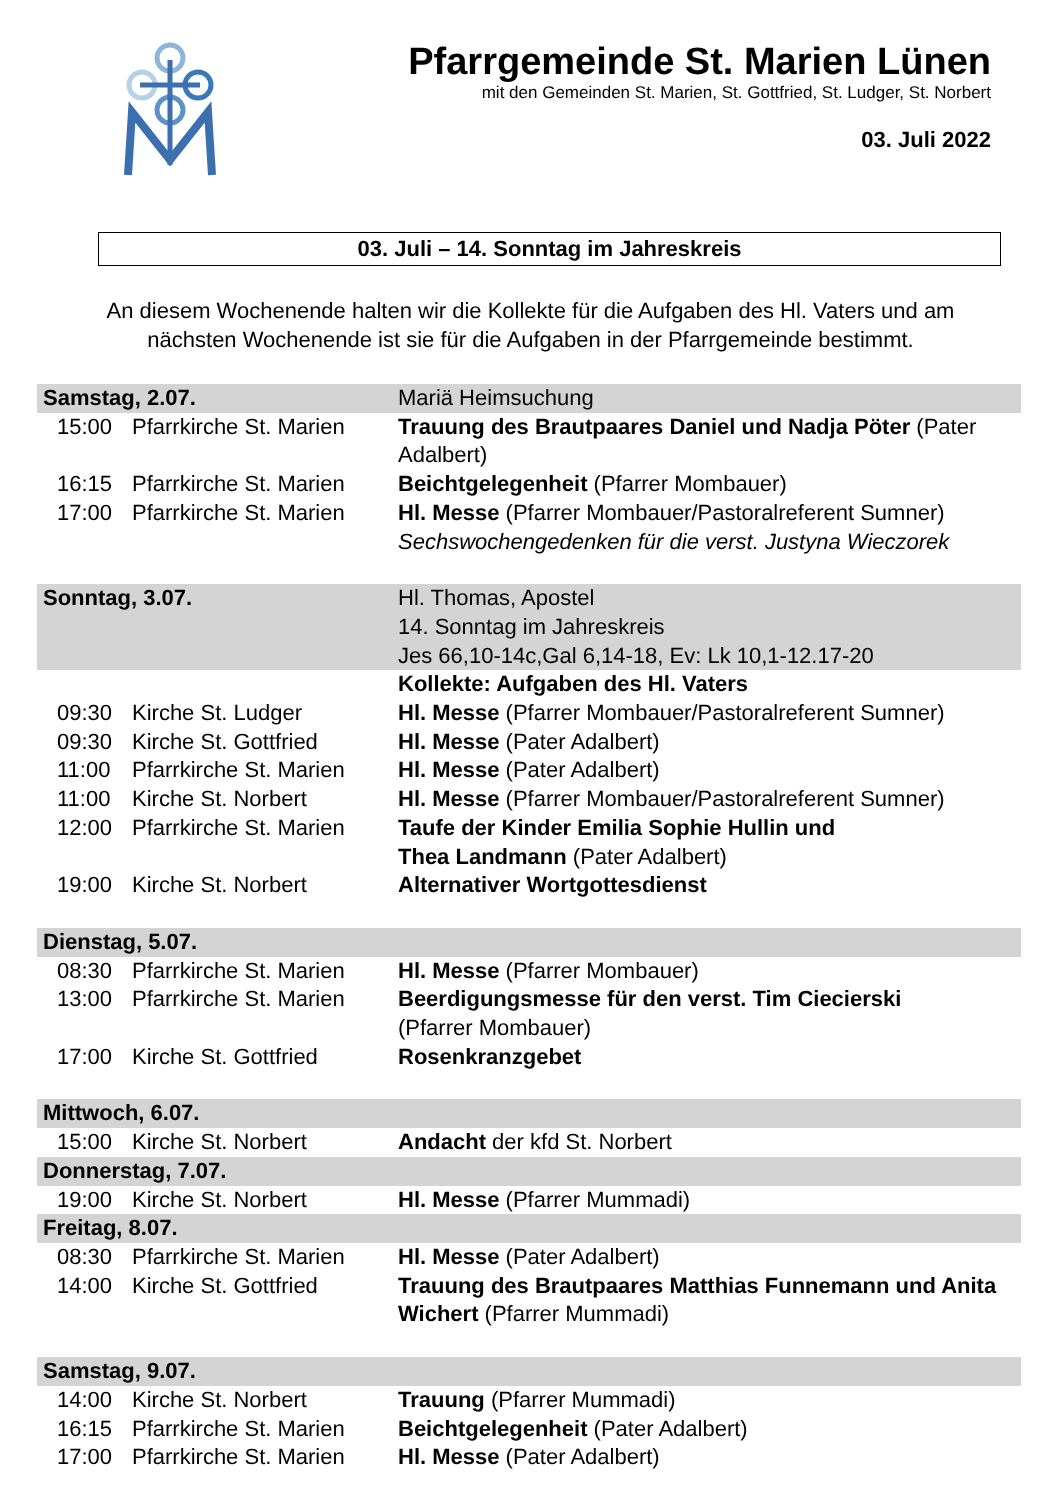Pfarrgemeinde St. Marien Lünen
mit den Gemeinden St. Marien, St. Gottfried, St. Ludger, St. Norbert
03. Juli 2022
03. Juli – 14. Sonntag im Jahreskreis
An diesem Wochenende halten wir die Kollekte für die Aufgaben des Hl. Vaters und am nächsten Wochenende ist sie für die Aufgaben in der Pfarrgemeinde bestimmt.
| Samstag, 2.07. | | | Mariä Heimsuchung |
| 15:00 | Pfarrkirche St. Marien | | Trauung des Brautpaares Daniel und Nadja Pöter (Pater Adalbert) |
| 16:15 | Pfarrkirche St. Marien | | Beichtgelegenheit (Pfarrer Mombauer) |
| 17:00 | Pfarrkirche St. Marien | | Hl. Messe (Pfarrer Mombauer/Pastoralreferent Sumner) Sechswochengedenken für die verst. Justyna Wieczorek |
| Sonntag, 3.07. | | | Hl. Thomas, Apostel 14. Sonntag im Jahreskreis Jes 66,10-14c,Gal 6,14-18, Ev: Lk 10,1-12.17-20 |
| | | | Kollekte: Aufgaben des Hl. Vaters |
| 09:30 | Kirche St. Ludger | | Hl. Messe (Pfarrer Mombauer/Pastoralreferent Sumner) |
| 09:30 | Kirche St. Gottfried | | Hl. Messe (Pater Adalbert) |
| 11:00 | Pfarrkirche St. Marien | | Hl. Messe (Pater Adalbert) |
| 11:00 | Kirche St. Norbert | | Hl. Messe (Pfarrer Mombauer/Pastoralreferent Sumner) |
| 12:00 | Pfarrkirche St. Marien | | Taufe der Kinder Emilia Sophie Hullin und Thea Landmann (Pater Adalbert) |
| 19:00 | Kirche St. Norbert | | Alternativer Wortgottesdienst |
| Dienstag, 5.07. | | | |
| 08:30 | Pfarrkirche St. Marien | | Hl. Messe (Pfarrer Mombauer) |
| 13:00 | Pfarrkirche St. Marien | | Beerdigungsmesse für den verst. Tim Ciecierski (Pfarrer Mombauer) |
| 17:00 | Kirche St. Gottfried | | Rosenkranzgebet |
| Mittwoch, 6.07. | | | |
| 15:00 | Kirche St. Norbert | | Andacht der kfd St. Norbert |
| Donnerstag, 7.07. | | | |
| 19:00 | Kirche St. Norbert | | Hl. Messe (Pfarrer Mummadi) |
| Freitag, 8.07. | | | |
| 08:30 | Pfarrkirche St. Marien | | Hl. Messe (Pater Adalbert) |
| 14:00 | Kirche St. Gottfried | | Trauung des Brautpaares Matthias Funnemann und Anita Wichert (Pfarrer Mummadi) |
| Samstag, 9.07. | | | |
| 14:00 | Kirche St. Norbert | | Trauung (Pfarrer Mummadi) |
| 16:15 | Pfarrkirche St. Marien | | Beichtgelegenheit (Pater Adalbert) |
| 17:00 | Pfarrkirche St. Marien | | Hl. Messe (Pater Adalbert) |